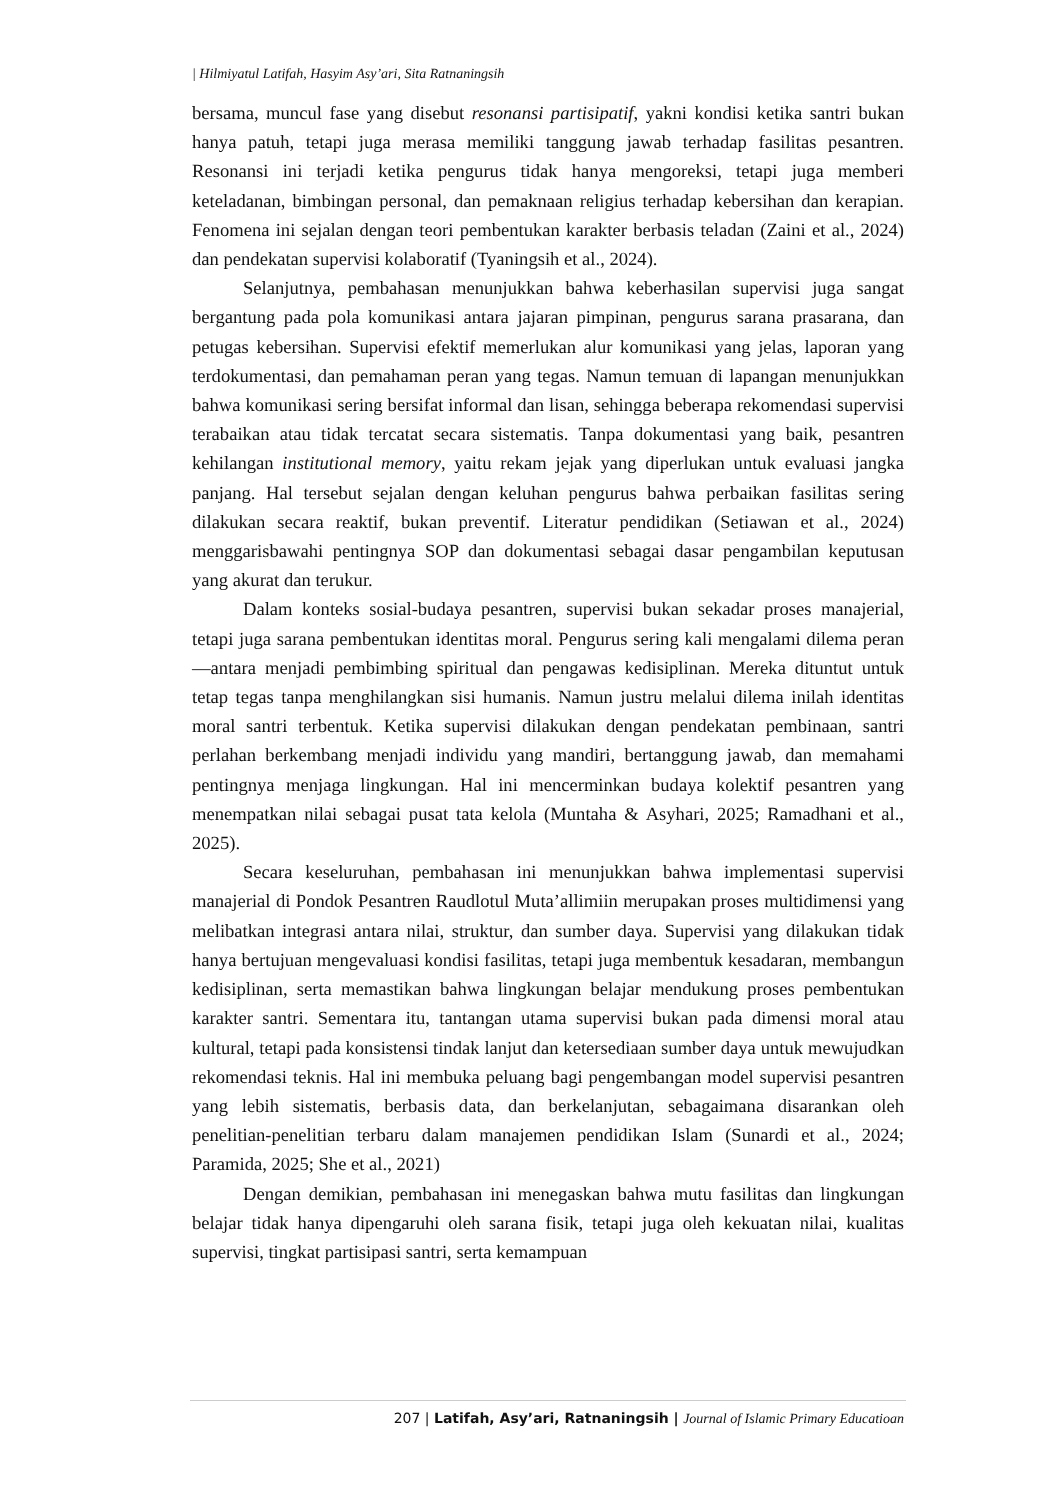| Hilmiyatul Latifah, Hasyim Asy’ari, Sita Ratnaningsih
bersama, muncul fase yang disebut resonansi partisipatif, yakni kondisi ketika santri bukan hanya patuh, tetapi juga merasa memiliki tanggung jawab terhadap fasilitas pesantren. Resonansi ini terjadi ketika pengurus tidak hanya mengoreksi, tetapi juga memberi keteladanan, bimbingan personal, dan pemaknaan religius terhadap kebersihan dan kerapian. Fenomena ini sejalan dengan teori pembentukan karakter berbasis teladan (Zaini et al., 2024) dan pendekatan supervisi kolaboratif (Tyaningsih et al., 2024).
Selanjutnya, pembahasan menunjukkan bahwa keberhasilan supervisi juga sangat bergantung pada pola komunikasi antara jajaran pimpinan, pengurus sarana prasarana, dan petugas kebersihan. Supervisi efektif memerlukan alur komunikasi yang jelas, laporan yang terdokumentasi, dan pemahaman peran yang tegas. Namun temuan di lapangan menunjukkan bahwa komunikasi sering bersifat informal dan lisan, sehingga beberapa rekomendasi supervisi terabaikan atau tidak tercatat secara sistematis. Tanpa dokumentasi yang baik, pesantren kehilangan institutional memory, yaitu rekam jejak yang diperlukan untuk evaluasi jangka panjang. Hal tersebut sejalan dengan keluhan pengurus bahwa perbaikan fasilitas sering dilakukan secara reaktif, bukan preventif. Literatur pendidikan (Setiawan et al., 2024) menggarisbawahi pentingnya SOP dan dokumentasi sebagai dasar pengambilan keputusan yang akurat dan terukur.
Dalam konteks sosial-budaya pesantren, supervisi bukan sekadar proses manajerial, tetapi juga sarana pembentukan identitas moral. Pengurus sering kali mengalami dilema peran—antara menjadi pembimbing spiritual dan pengawas kedisiplinan. Mereka dituntut untuk tetap tegas tanpa menghilangkan sisi humanis. Namun justru melalui dilema inilah identitas moral santri terbentuk. Ketika supervisi dilakukan dengan pendekatan pembinaan, santri perlahan berkembang menjadi individu yang mandiri, bertanggung jawab, dan memahami pentingnya menjaga lingkungan. Hal ini mencerminkan budaya kolektif pesantren yang menempatkan nilai sebagai pusat tata kelola (Muntaha & Asyhari, 2025; Ramadhani et al., 2025).
Secara keseluruhan, pembahasan ini menunjukkan bahwa implementasi supervisi manajerial di Pondok Pesantren Raudlotul Muta’allimiin merupakan proses multidimensi yang melibatkan integrasi antara nilai, struktur, dan sumber daya. Supervisi yang dilakukan tidak hanya bertujuan mengevaluasi kondisi fasilitas, tetapi juga membentuk kesadaran, membangun kedisiplinan, serta memastikan bahwa lingkungan belajar mendukung proses pembentukan karakter santri. Sementara itu, tantangan utama supervisi bukan pada dimensi moral atau kultural, tetapi pada konsistensi tindak lanjut dan ketersediaan sumber daya untuk mewujudkan rekomendasi teknis. Hal ini membuka peluang bagi pengembangan model supervisi pesantren yang lebih sistematis, berbasis data, dan berkelanjutan, sebagaimana disarankan oleh penelitian-penelitian terbaru dalam manajemen pendidikan Islam (Sunardi et al., 2024; Paramida, 2025; She et al., 2021)
Dengan demikian, pembahasan ini menegaskan bahwa mutu fasilitas dan lingkungan belajar tidak hanya dipengaruhi oleh sarana fisik, tetapi juga oleh kekuatan nilai, kualitas supervisi, tingkat partisipasi santri, serta kemampuan
207 | Latifah, Asy’ari, Ratnaningsih | Journal of Islamic Primary Educatioan